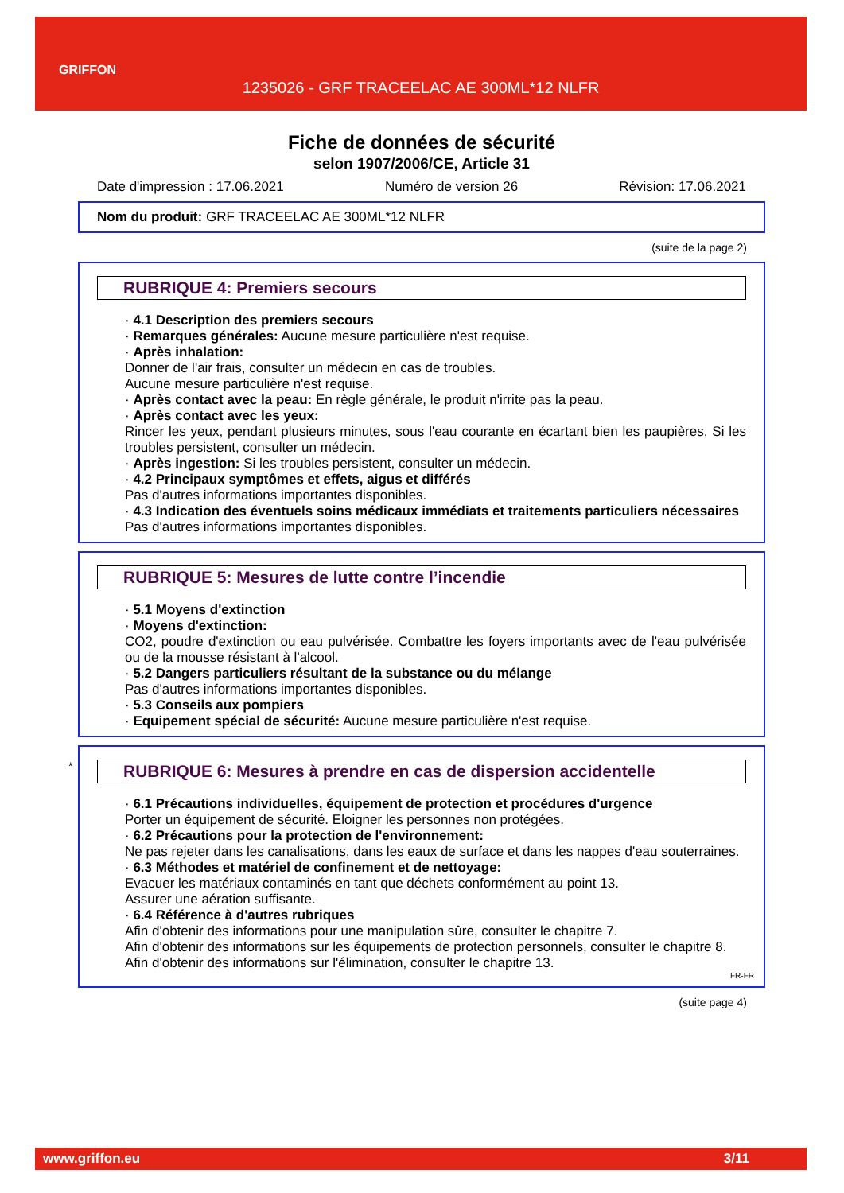GRIFFON
1235026 - GRF TRACEELAC AE 300ML*12 NLFR
Fiche de données de sécurité
selon 1907/2006/CE, Article 31
Date d'impression : 17.06.2021 Numéro de version 26 Révision: 17.06.2021
Nom du produit: GRF TRACEELAC AE 300ML*12 NLFR
(suite de la page 2)
RUBRIQUE 4: Premiers secours
· 4.1 Description des premiers secours
· Remarques générales: Aucune mesure particulière n'est requise.
· Après inhalation:
Donner de l'air frais, consulter un médecin en cas de troubles.
Aucune mesure particulière n'est requise.
· Après contact avec la peau: En règle générale, le produit n'irrite pas la peau.
· Après contact avec les yeux:
Rincer les yeux, pendant plusieurs minutes, sous l'eau courante en écartant bien les paupières. Si les troubles persistent, consulter un médecin.
· Après ingestion: Si les troubles persistent, consulter un médecin.
· 4.2 Principaux symptômes et effets, aigus et différés
Pas d'autres informations importantes disponibles.
· 4.3 Indication des éventuels soins médicaux immédiats et traitements particuliers nécessaires
Pas d'autres informations importantes disponibles.
RUBRIQUE 5: Mesures de lutte contre l’incendie
· 5.1 Moyens d'extinction
· Moyens d'extinction:
CO2, poudre d'extinction ou eau pulvérisée. Combattre les foyers importants avec de l'eau pulvérisée ou de la mousse résistant à l'alcool.
· 5.2 Dangers particuliers résultant de la substance ou du mélange
Pas d'autres informations importantes disponibles.
· 5.3 Conseils aux pompiers
· Equipement spécial de sécurité: Aucune mesure particulière n'est requise.
*
RUBRIQUE 6: Mesures à prendre en cas de dispersion accidentelle
· 6.1 Précautions individuelles, équipement de protection et procédures d'urgence
Porter un équipement de sécurité. Eloigner les personnes non protégées.
· 6.2 Précautions pour la protection de l'environnement:
Ne pas rejeter dans les canalisations, dans les eaux de surface et dans les nappes d'eau souterraines.
· 6.3 Méthodes et matériel de confinement et de nettoyage:
Evacuer les matériaux contaminés en tant que déchets conformément au point 13.
Assurer une aération suffisante.
· 6.4 Référence à d'autres rubriques
Afin d'obtenir des informations pour une manipulation sûre, consulter le chapitre 7.
Afin d'obtenir des informations sur les équipements de protection personnels, consulter le chapitre 8.
Afin d'obtenir des informations sur l'élimination, consulter le chapitre 13.
FR-FR
(suite page 4)
www.griffon.eu 3/11